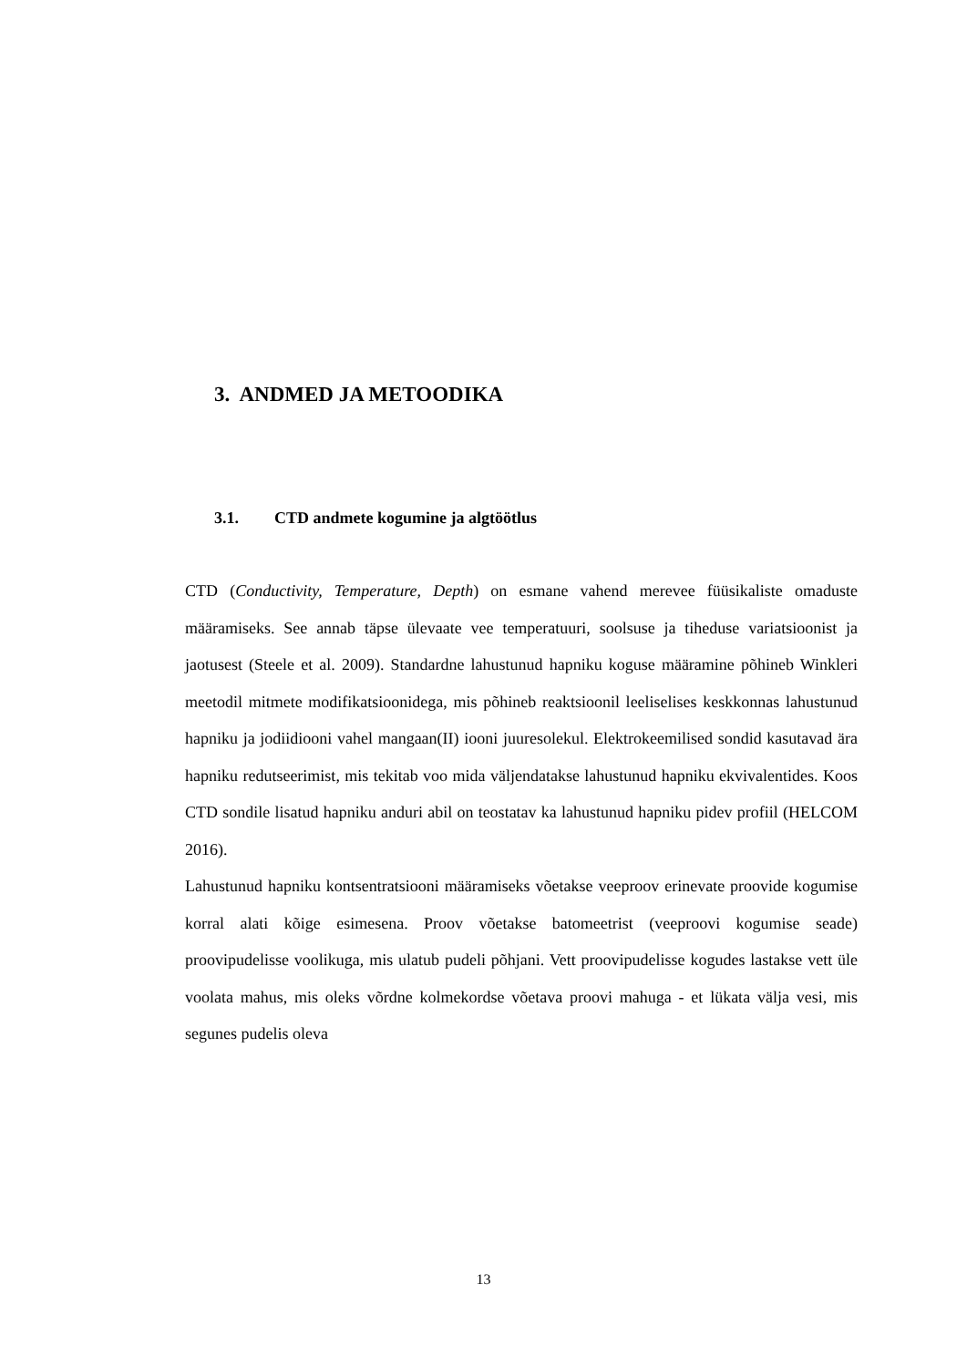3. ANDMED JA METOODIKA
3.1. CTD andmete kogumine ja algtöötlus
CTD (Conductivity, Temperature, Depth) on esmane vahend merevee füüsikaliste omaduste määramiseks. See annab täpse ülevaate vee temperatuuri, soolsuse ja tiheduse variatsioonist ja jaotusest (Steele et al. 2009). Standardne lahustunud hapniku koguse määramine põhineb Winkleri meetodil mitmete modifikatsioonidega, mis põhineb reaktsioonil leeliselises keskkonnas lahustunud hapniku ja jodiidiooni vahel mangaan(II) iooni juuresolekul. Elektrokeemilised sondid kasutavad ära hapniku redutseerimist, mis tekitab voo mida väljendatakse lahustunud hapniku ekvivalentides. Koos CTD sondile lisatud hapniku anduri abil on teostatav ka lahustunud hapniku pidev profiil (HELCOM 2016).
Lahustunud hapniku kontsentratsiooni määramiseks võetakse veeproov erinevate proovide kogumise korral alati kõige esimesena. Proov võetakse batomeetrist (veeproovi kogumise seade) proovipudelisse voolikuga, mis ulatub pudeli põhjani. Vett proovipudelisse kogudes lastakse vett üle voolata mahus, mis oleks võrdne kolmekordse võetava proovi mahuga - et lükata välja vesi, mis segunes pudelis oleva
13